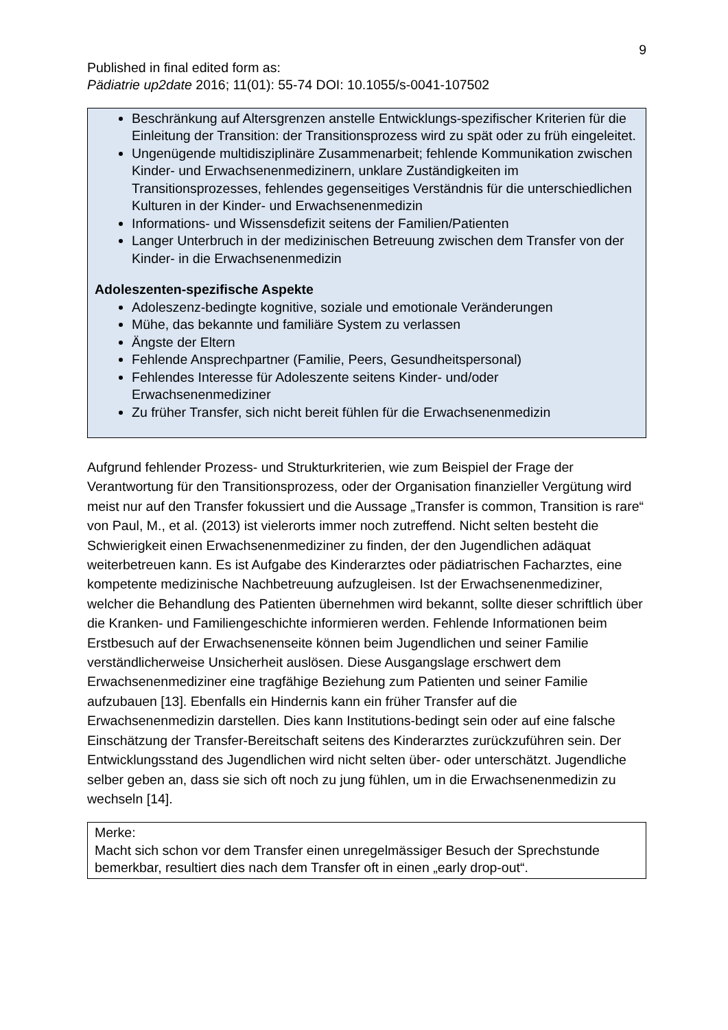9
Published in final edited form as:
Pädiatrie up2date 2016; 11(01): 55-74 DOI: 10.1055/s-0041-107502
Beschränkung auf Altersgrenzen anstelle Entwicklungs-spezifischer Kriterien für die Einleitung der Transition: der Transitionsprozess wird zu spät oder zu früh eingeleitet.
Ungenügende multidisziplinäre Zusammenarbeit; fehlende Kommunikation zwischen Kinder- und Erwachsenenmedizinern, unklare Zuständigkeiten im Transitionsprozesses, fehlendes gegenseitiges Verständnis für die unterschiedlichen Kulturen in der Kinder- und Erwachsenenmedizin
Informations- und Wissensdefizit seitens der Familien/Patienten
Langer Unterbruch in der medizinischen Betreuung zwischen dem Transfer von der Kinder- in die Erwachsenenmedizin
Adoleszenten-spezifische Aspekte
Adoleszenz-bedingte kognitive, soziale und emotionale Veränderungen
Mühe, das bekannte und familiäre System zu verlassen
Ängste der Eltern
Fehlende Ansprechpartner (Familie, Peers, Gesundheitspersonal)
Fehlendes Interesse für Adoleszente seitens Kinder- und/oder Erwachsenenmediziner
Zu früher Transfer, sich nicht bereit fühlen für die Erwachsenenmedizin
Aufgrund fehlender Prozess- und Strukturkriterien, wie zum Beispiel der Frage der Verantwortung für den Transitionsprozess, oder der Organisation finanzieller Vergütung wird meist nur auf den Transfer fokussiert und die Aussage „Transfer is common, Transition is rare“ von Paul, M., et al. (2013) ist vielerorts immer noch zutreffend. Nicht selten besteht die Schwierigkeit einen Erwachsenenmediziner zu finden, der den Jugendlichen adäquat weiterbetreuen kann. Es ist Aufgabe des Kinderarztes oder pädiatrischen Facharztes, eine kompetente medizinische Nachbetreuung aufzugleisen. Ist der Erwachsenenmediziner, welcher die Behandlung des Patienten übernehmen wird bekannt, sollte dieser schriftlich über die Kranken- und Familiengeschichte informieren werden. Fehlende Informationen beim Erstbesuch auf der Erwachsenenseite können beim Jugendlichen und seiner Familie verständlicherweise Unsicherheit auslösen. Diese Ausgangslage erschwert dem Erwachsenenmediziner eine tragfähige Beziehung zum Patienten und seiner Familie aufzubauen [13]. Ebenfalls ein Hindernis kann ein früher Transfer auf die Erwachsenenmedizin darstellen. Dies kann Institutions-bedingt sein oder auf eine falsche Einschätzung der Transfer-Bereitschaft seitens des Kinderarztes zurückzuführen sein. Der Entwicklungsstand des Jugendlichen wird nicht selten über- oder unterschätzt. Jugendliche selber geben an, dass sie sich oft noch zu jung fühlen, um in die Erwachsenenmedizin zu wechseln [14].
Merke:
Macht sich schon vor dem Transfer einen unregelmässiger Besuch der Sprechstunde bemerkbar, resultiert dies nach dem Transfer oft in einen „early drop-out“.